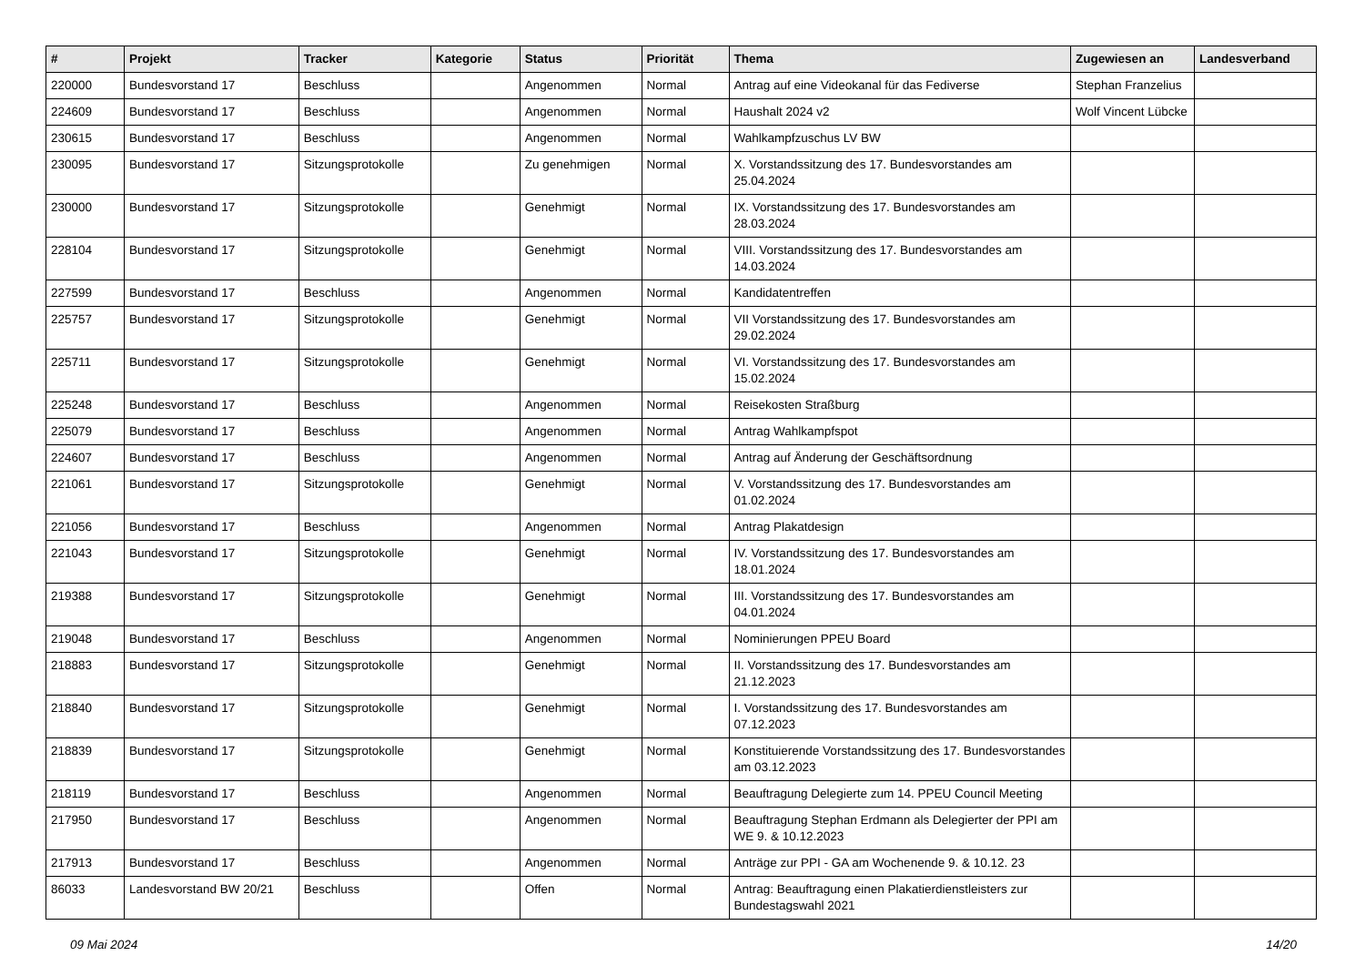| # | Projekt | Tracker | Kategorie | Status | Priorität | Thema | Zugewiesen an | Landesverband |
| --- | --- | --- | --- | --- | --- | --- | --- | --- |
| 220000 | Bundesvorstand 17 | Beschluss | | Angenommen | Normal | Antrag auf eine Videokanal für das Fediverse | Stephan Franzelius | |
| 224609 | Bundesvorstand 17 | Beschluss | | Angenommen | Normal | Haushalt 2024 v2 | Wolf Vincent Lübcke | |
| 230615 | Bundesvorstand 17 | Beschluss | | Angenommen | Normal | Wahlkampfzuschus LV BW | | |
| 230095 | Bundesvorstand 17 | Sitzungsprotokolle | | Zu genehmigen | Normal | X. Vorstandssitzung des 17. Bundesvorstandes am 25.04.2024 | | |
| 230000 | Bundesvorstand 17 | Sitzungsprotokolle | | Genehmigt | Normal | IX. Vorstandssitzung des 17. Bundesvorstandes am 28.03.2024 | | |
| 228104 | Bundesvorstand 17 | Sitzungsprotokolle | | Genehmigt | Normal | VIII. Vorstandssitzung des 17. Bundesvorstandes am 14.03.2024 | | |
| 227599 | Bundesvorstand 17 | Beschluss | | Angenommen | Normal | Kandidatentreffen | | |
| 225757 | Bundesvorstand 17 | Sitzungsprotokolle | | Genehmigt | Normal | VII Vorstandssitzung des 17. Bundesvorstandes am 29.02.2024 | | |
| 225711 | Bundesvorstand 17 | Sitzungsprotokolle | | Genehmigt | Normal | VI. Vorstandssitzung des 17. Bundesvorstandes am 15.02.2024 | | |
| 225248 | Bundesvorstand 17 | Beschluss | | Angenommen | Normal | Reisekosten Straßburg | | |
| 225079 | Bundesvorstand 17 | Beschluss | | Angenommen | Normal | Antrag Wahlkampfspot | | |
| 224607 | Bundesvorstand 17 | Beschluss | | Angenommen | Normal | Antrag auf Änderung der Geschäftsordnung | | |
| 221061 | Bundesvorstand 17 | Sitzungsprotokolle | | Genehmigt | Normal | V. Vorstandssitzung des 17. Bundesvorstandes am 01.02.2024 | | |
| 221056 | Bundesvorstand 17 | Beschluss | | Angenommen | Normal | Antrag Plakatdesign | | |
| 221043 | Bundesvorstand 17 | Sitzungsprotokolle | | Genehmigt | Normal | IV. Vorstandssitzung des 17. Bundesvorstandes am 18.01.2024 | | |
| 219388 | Bundesvorstand 17 | Sitzungsprotokolle | | Genehmigt | Normal | III. Vorstandssitzung des 17. Bundesvorstandes am 04.01.2024 | | |
| 219048 | Bundesvorstand 17 | Beschluss | | Angenommen | Normal | Nominierungen PPEU Board | | |
| 218883 | Bundesvorstand 17 | Sitzungsprotokolle | | Genehmigt | Normal | II. Vorstandssitzung des 17. Bundesvorstandes am 21.12.2023 | | |
| 218840 | Bundesvorstand 17 | Sitzungsprotokolle | | Genehmigt | Normal | I. Vorstandssitzung des 17. Bundesvorstandes am 07.12.2023 | | |
| 218839 | Bundesvorstand 17 | Sitzungsprotokolle | | Genehmigt | Normal | Konstituierende Vorstandssitzung des 17. Bundesvorstandes am 03.12.2023 | | |
| 218119 | Bundesvorstand 17 | Beschluss | | Angenommen | Normal | Beauftragung Delegierte zum 14. PPEU Council Meeting | | |
| 217950 | Bundesvorstand 17 | Beschluss | | Angenommen | Normal | Beauftragung Stephan Erdmann als Delegierter der PPI am WE 9. & 10.12.2023 | | |
| 217913 | Bundesvorstand 17 | Beschluss | | Angenommen | Normal | Anträge zur PPI - GA am Wochenende 9. & 10.12. 23 | | |
| 86033 | Landesvorstand BW 20/21 | Beschluss | | Offen | Normal | Antrag: Beauftragung einen Plakatierdienstleisters zur Bundestagswahl 2021 | | |
09 Mai 2024 14/20